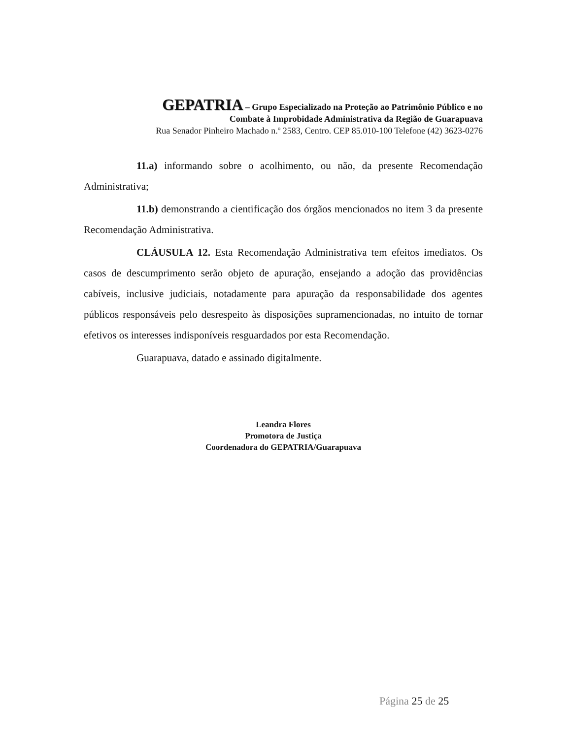GEPATRIA – Grupo Especializado na Proteção ao Patrimônio Público e no
Combate à Improbidade Administrativa da Região de Guarapuava
Rua Senador Pinheiro Machado n.º 2583, Centro. CEP 85.010-100 Telefone (42) 3623-0276
11.a) informando sobre o acolhimento, ou não, da presente Recomendação Administrativa;
11.b) demonstrando a cientificação dos órgãos mencionados no item 3 da presente Recomendação Administrativa.
CLÁUSULA 12. Esta Recomendação Administrativa tem efeitos imediatos. Os casos de descumprimento serão objeto de apuração, ensejando a adoção das providências cabíveis, inclusive judiciais, notadamente para apuração da responsabilidade dos agentes públicos responsáveis pelo desrespeito às disposições supramencionadas, no intuito de tornar efetivos os interesses indisponíveis resguardados por esta Recomendação.
Guarapuava, datado e assinado digitalmente.
Leandra Flores
Promotora de Justiça
Coordenadora do GEPATRIA/Guarapuava
Página 25 de 25